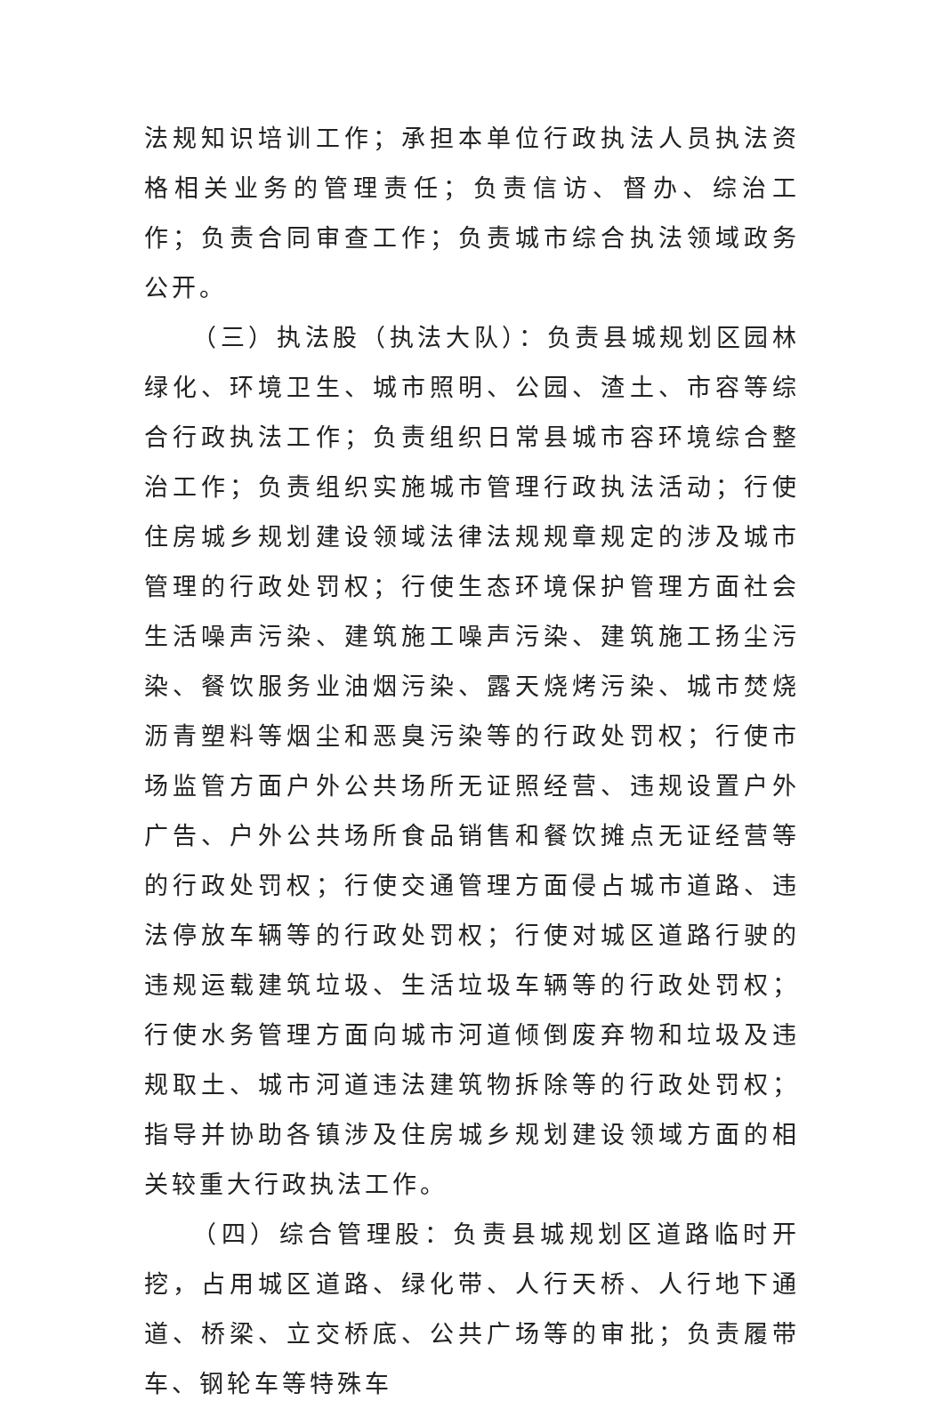法规知识培训工作；承担本单位行政执法人员执法资格相关业务的管理责任；负责信访、督办、综治工作；负责合同审查工作；负责城市综合执法领域政务公开。
（三）执法股（执法大队）：负责县城规划区园林绿化、环境卫生、城市照明、公园、渣土、市容等综合行政执法工作；负责组织日常县城市容环境综合整治工作；负责组织实施城市管理行政执法活动；行使住房城乡规划建设领域法律法规规章规定的涉及城市管理的行政处罚权；行使生态环境保护管理方面社会生活噪声污染、建筑施工噪声污染、建筑施工扬尘污染、餐饮服务业油烟污染、露天烧烤污染、城市焚烧沥青塑料等烟尘和恶臭污染等的行政处罚权；行使市场监管方面户外公共场所无证照经营、违规设置户外广告、户外公共场所食品销售和餐饮摊点无证经营等的行政处罚权；行使交通管理方面侵占城市道路、违法停放车辆等的行政处罚权；行使对城区道路行驶的违规运载建筑垃圾、生活垃圾车辆等的行政处罚权；行使水务管理方面向城市河道倾倒废弃物和垃圾及违规取土、城市河道违法建筑物拆除等的行政处罚权；指导并协助各镇涉及住房城乡规划建设领域方面的相关较重大行政执法工作。
（四）综合管理股：负责县城规划区道路临时开挖，占用城区道路、绿化带、人行天桥、人行地下通道、桥梁、立交桥底、公共广场等的审批；负责履带车、钢轮车等特殊车